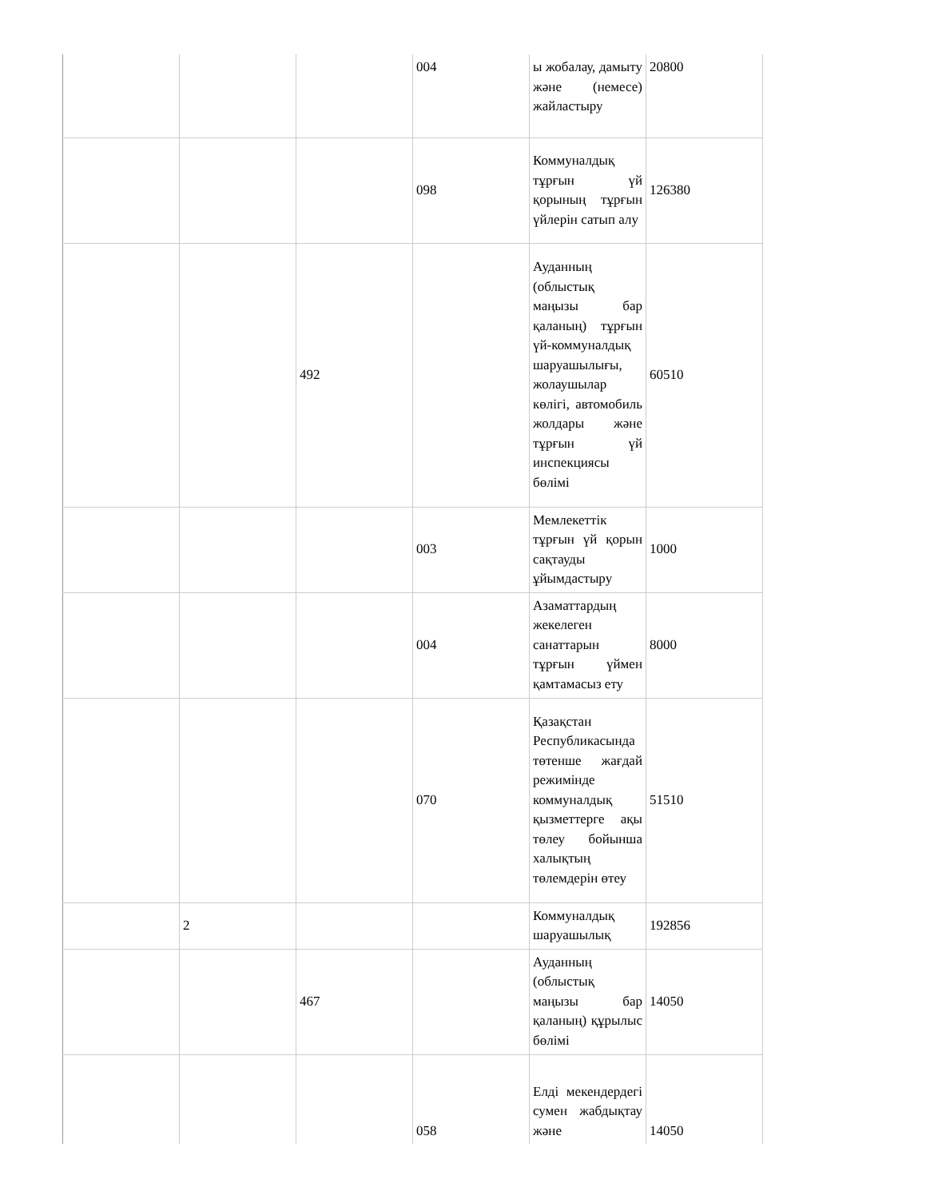| | | | 004 | ы жобалау, дамыту және (немесе) жайластыру | 20800 |
| | | | 098 | Коммуналдық тұрғын үй қорының тұрғын үйлерін сатып алу | 126380 |
| | | 492 | | Ауданның (облыстық маңызы бар қаланың) тұрғын үй-коммуналдық шаруашылығы, жолаушылар көлігі, автомобиль жолдары және тұрғын үй инспекциясы бөлімі | 60510 |
| | | | 003 | Мемлекеттік тұрғын үй қорын сақтауды ұйымдастыру | 1000 |
| | | | 004 | Азаматтардың жекелеген санаттарын тұрғын үймен қамтамасыз ету | 8000 |
| | | | 070 | Қазақстан Республикасында төтенше жағдай режимінде коммуналдық қызметтерге ақы төлеу бойынша халықтың төлемдерін өтеу | 51510 |
| | 2 | | | Коммуналдық шаруашылық | 192856 |
| | | 467 | | Ауданның (облыстық маңызы бар қаланың) құрылыс бөлімі | 14050 |
| | | | 058 | Елді мекендердегі сумен жабдықтау және | 14050 |